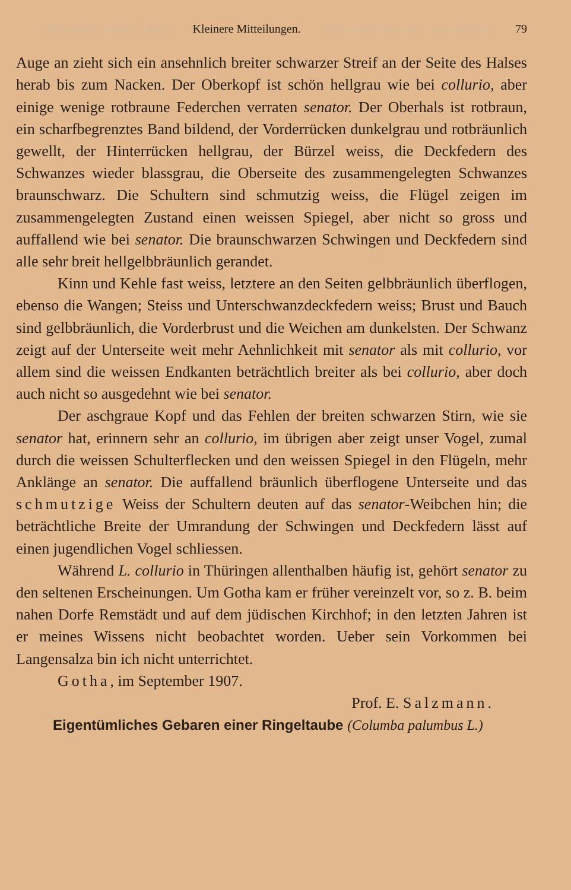© Biodiversity Heritage Library Kleinere Mitteilungen. biodiversitylibrary.org/; www.zobodat.at 79
Auge an zieht sich ein ansehnlich breiter schwarzer Streif an der Seite des Halses herab bis zum Nacken. Der Oberkopf ist schön hellgrau wie bei collurio, aber einige wenige rotbraune Federchen verraten senator. Der Oberhals ist rotbraun, ein scharfbegrenztes Band bildend, der Vorderrücken dunkelgrau und rotbräunlich gewellt, der Hinterrücken hellgrau, der Bürzel weiss, die Deckfedern des Schwanzes wieder blassgrau, die Oberseite des zusammengelegten Schwanzes braunschwarz. Die Schultern sind schmutzig weiss, die Flügel zeigen im zusammengelegten Zustand einen weissen Spiegel, aber nicht so gross und auffallend wie bei senator. Die braunschwarzen Schwingen und Deckfedern sind alle sehr breit hellgelbbräunlich gerandet.
Kinn und Kehle fast weiss, letztere an den Seiten gelbbräunlich überflogen, ebenso die Wangen; Steiss und Unterschwanzdeckfedern weiss; Brust und Bauch sind gelbbräunlich, die Vorderbrust und die Weichen am dunkelsten. Der Schwanz zeigt auf der Unterseite weit mehr Aehnlichkeit mit senator als mit collurio, vor allem sind die weissen Endkanten beträchtlich breiter als bei collurio, aber doch auch nicht so ausgedehnt wie bei senator.
Der aschgraue Kopf und das Fehlen der breiten schwarzen Stirn, wie sie senator hat, erinnern sehr an collurio, im übrigen aber zeigt unser Vogel, zumal durch die weissen Schulterflecken und den weissen Spiegel in den Flügeln, mehr Anklänge an senator. Die auffallend bräunlich überflogene Unterseite und das schmutzige Weiss der Schultern deuten auf das senator-Weibchen hin; die beträchtliche Breite der Umrandung der Schwingen und Deckfedern lässt auf einen jugendlichen Vogel schliessen.
Während L. collurio in Thüringen allenthalben häufig ist, gehört senator zu den seltenen Erscheinungen. Um Gotha kam er früher vereinzelt vor, so z. B. beim nahen Dorfe Remstädt und auf dem jüdischen Kirchhof; in den letzten Jahren ist er meines Wissens nicht beobachtet worden. Ueber sein Vorkommen bei Langensalza bin ich nicht unterrichtet.
Gotha, im September 1907.
Prof. E. Salzmann.
Eigentümliches Gebaren einer Ringeltaube (Columba palumbus L.)